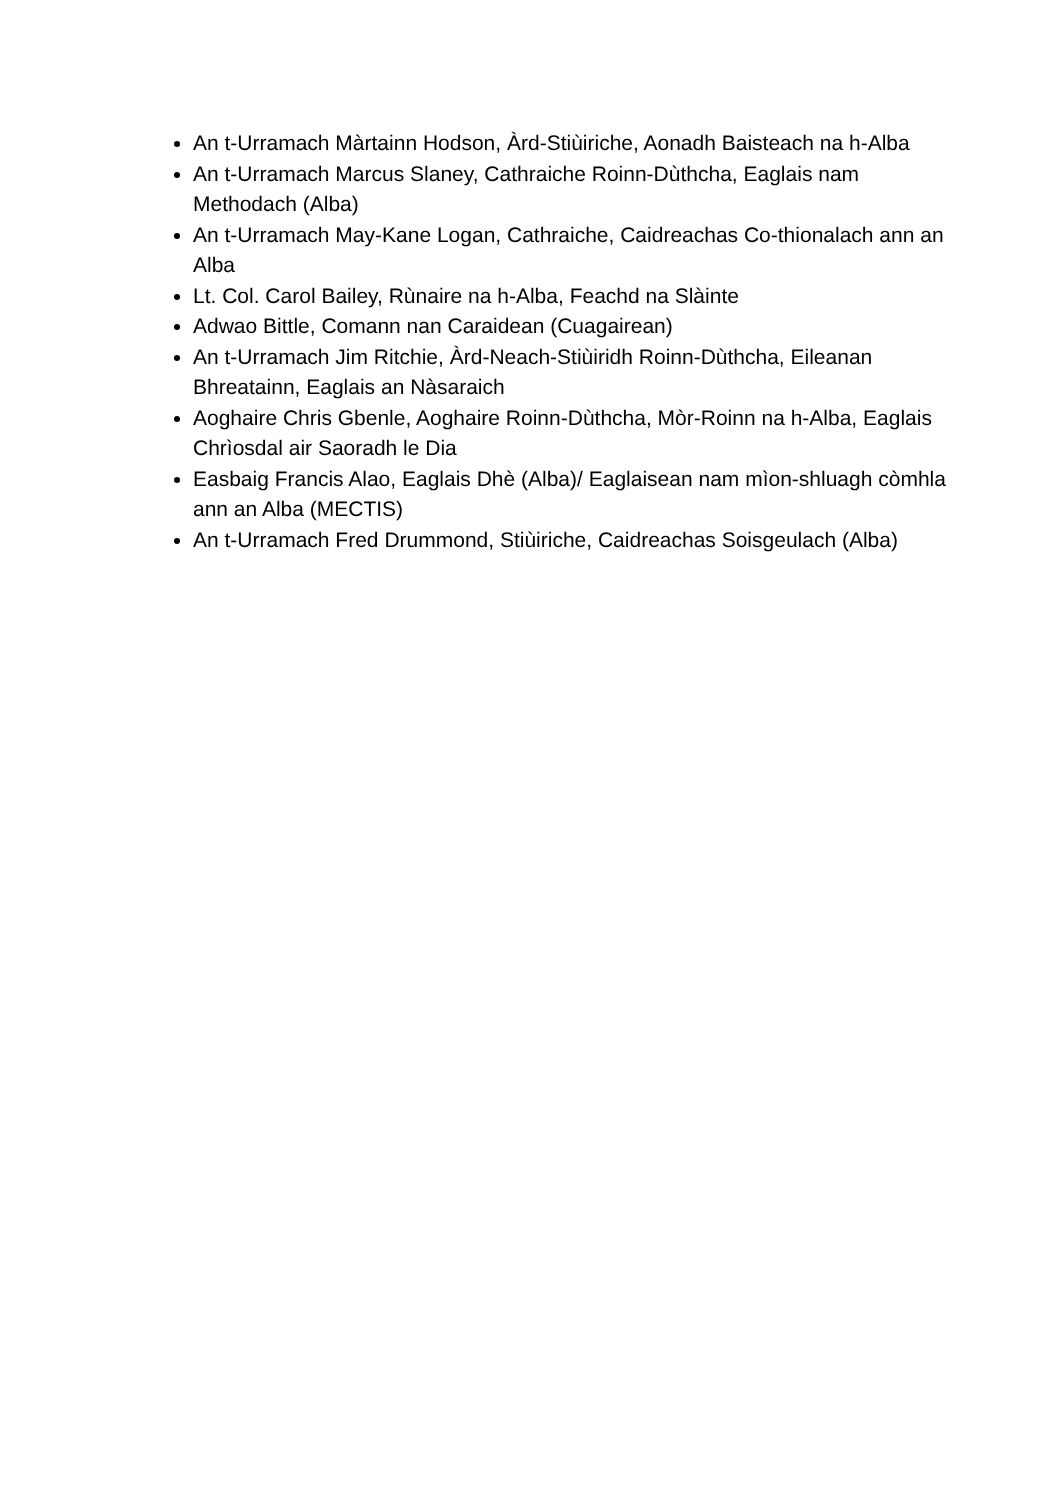An t-Urramach Màrtainn Hodson, Àrd-Stiùiriche, Aonadh Baisteach na h-Alba
An t-Urramach Marcus Slaney, Cathraiche Roinn-Dùthcha, Eaglais nam Methodach (Alba)
An t-Urramach May-Kane Logan, Cathraiche, Caidreachas Co-thionalach ann an Alba
Lt. Col. Carol Bailey, Rùnaire na h-Alba, Feachd na Slàinte
Adwao Bittle, Comann nan Caraidean (Cuagairean)
An t-Urramach Jim Ritchie, Àrd-Neach-Stiùiridh Roinn-Dùthcha, Eileanan Bhreatainn, Eaglais an Nàsaraich
Aoghaire Chris Gbenle, Aoghaire Roinn-Dùthcha, Mòr-Roinn na h-Alba, Eaglais Chrìosdal air Saoradh le Dia
Easbaig Francis Alao, Eaglais Dhè (Alba)/ Eaglaisean nam mìon-shluagh còmhla ann an Alba (MECTIS)
An t-Urramach Fred Drummond, Stiùiriche, Caidreachas Soisgeulach (Alba)